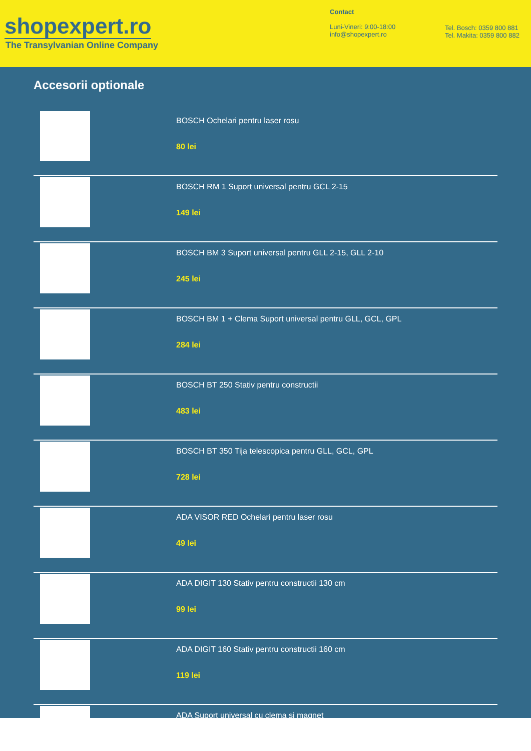shopexpert.ro
The Transylvanian Online Company
Contact
Luni-Vineri: 9:00-18:00
info@shopexpert.ro
Tel. Bosch: 0359 800 881
Tel. Makita: 0359 800 882
Accesorii optionale
BOSCH Ochelari pentru laser rosu
80 lei
BOSCH RM 1 Suport universal pentru GCL 2-15
149 lei
BOSCH BM 3 Suport universal pentru GLL 2-15, GLL 2-10
245 lei
BOSCH BM 1 + Clema Suport universal pentru GLL, GCL, GPL
284 lei
BOSCH BT 250 Stativ pentru constructii
483 lei
BOSCH BT 350 Tija telescopica pentru GLL, GCL, GPL
728 lei
ADA VISOR RED Ochelari pentru laser rosu
49 lei
ADA DIGIT 130 Stativ pentru constructii 130 cm
99 lei
ADA DIGIT 160 Stativ pentru constructii 160 cm
119 lei
ADA Suport universal cu clema si magnet